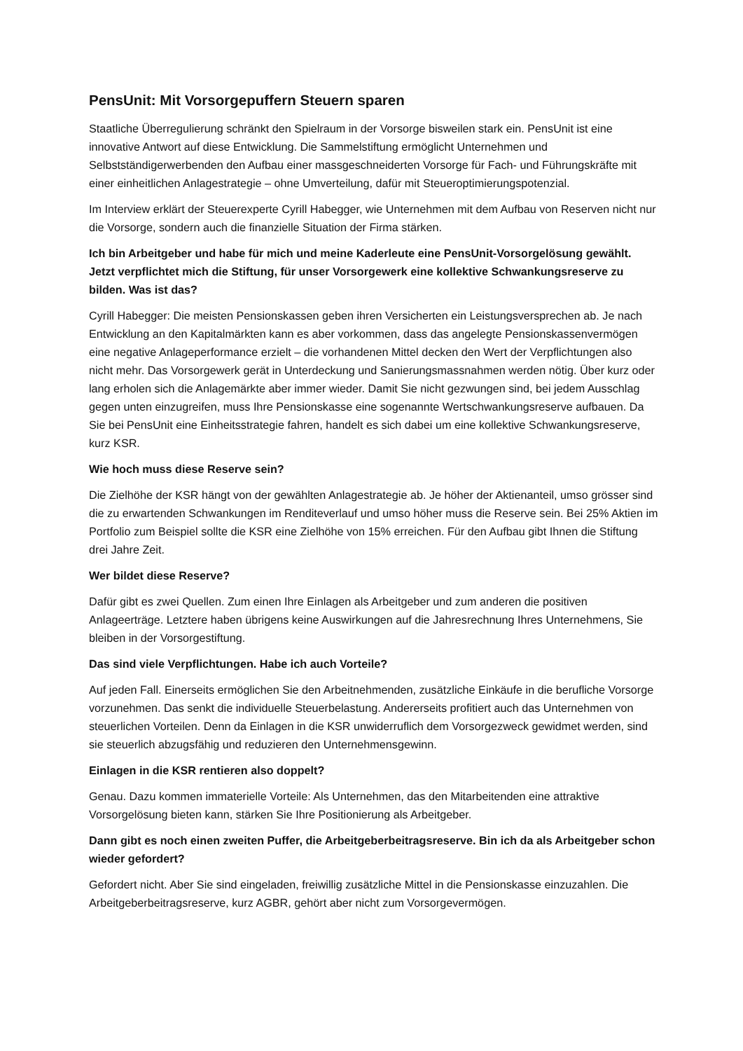PensUnit: Mit Vorsorgepuffern Steuern sparen
Staatliche Überregulierung schränkt den Spielraum in der Vorsorge bisweilen stark ein. PensUnit ist eine innovative Antwort auf diese Entwicklung. Die Sammelstiftung ermöglicht Unternehmen und Selbstständigerwerbenden den Aufbau einer massgeschneiderten Vorsorge für Fach- und Führungskräfte mit einer einheitlichen Anlagestrategie – ohne Umverteilung, dafür mit Steueroptimierungspotenzial.
Im Interview erklärt der Steuerexperte Cyrill Habegger, wie Unternehmen mit dem Aufbau von Reserven nicht nur die Vorsorge, sondern auch die finanzielle Situation der Firma stärken.
Ich bin Arbeitgeber und habe für mich und meine Kaderleute eine PensUnit-Vorsorgelösung gewählt. Jetzt verpflichtet mich die Stiftung, für unser Vorsorgewerk eine kollektive Schwankungsreserve zu bilden. Was ist das?
Cyrill Habegger: Die meisten Pensionskassen geben ihren Versicherten ein Leistungsversprechen ab. Je nach Entwicklung an den Kapitalmärkten kann es aber vorkommen, dass das angelegte Pensionskassenvermögen eine negative Anlageperformance erzielt – die vorhandenen Mittel decken den Wert der Verpflichtungen also nicht mehr. Das Vorsorgewerk gerät in Unterdeckung und Sanierungsmassnahmen werden nötig. Über kurz oder lang erholen sich die Anlagemärkte aber immer wieder. Damit Sie nicht gezwungen sind, bei jedem Ausschlag gegen unten einzugreifen, muss Ihre Pensionskasse eine sogenannte Wertschwankungsreserve aufbauen. Da Sie bei PensUnit eine Einheitsstrategie fahren, handelt es sich dabei um eine kollektive Schwankungsreserve, kurz KSR.
Wie hoch muss diese Reserve sein?
Die Zielhöhe der KSR hängt von der gewählten Anlagestrategie ab. Je höher der Aktienanteil, umso grösser sind die zu erwartenden Schwankungen im Renditeverlauf und umso höher muss die Reserve sein. Bei 25% Aktien im Portfolio zum Beispiel sollte die KSR eine Zielhöhe von 15% erreichen. Für den Aufbau gibt Ihnen die Stiftung drei Jahre Zeit.
Wer bildet diese Reserve?
Dafür gibt es zwei Quellen. Zum einen Ihre Einlagen als Arbeitgeber und zum anderen die positiven Anlageerträge. Letztere haben übrigens keine Auswirkungen auf die Jahresrechnung Ihres Unternehmens, Sie bleiben in der Vorsorgestiftung.
Das sind viele Verpflichtungen. Habe ich auch Vorteile?
Auf jeden Fall. Einerseits ermöglichen Sie den Arbeitnehmenden, zusätzliche Einkäufe in die berufliche Vorsorge vorzunehmen. Das senkt die individuelle Steuerbelastung. Andererseits profitiert auch das Unternehmen von steuerlichen Vorteilen. Denn da Einlagen in die KSR unwiderruflich dem Vorsorgezweck gewidmet werden, sind sie steuerlich abzugsfähig und reduzieren den Unternehmensgewinn.
Einlagen in die KSR rentieren also doppelt?
Genau. Dazu kommen immaterielle Vorteile: Als Unternehmen, das den Mitarbeitenden eine attraktive Vorsorgelösung bieten kann, stärken Sie Ihre Positionierung als Arbeitgeber.
Dann gibt es noch einen zweiten Puffer, die Arbeitgeberbeitragsreserve. Bin ich da als Arbeitgeber schon wieder gefordert?
Gefordert nicht. Aber Sie sind eingeladen, freiwillig zusätzliche Mittel in die Pensionskasse einzuzahlen. Die Arbeitgeberbeitragsreserve, kurz AGBR, gehört aber nicht zum Vorsorgevermögen.